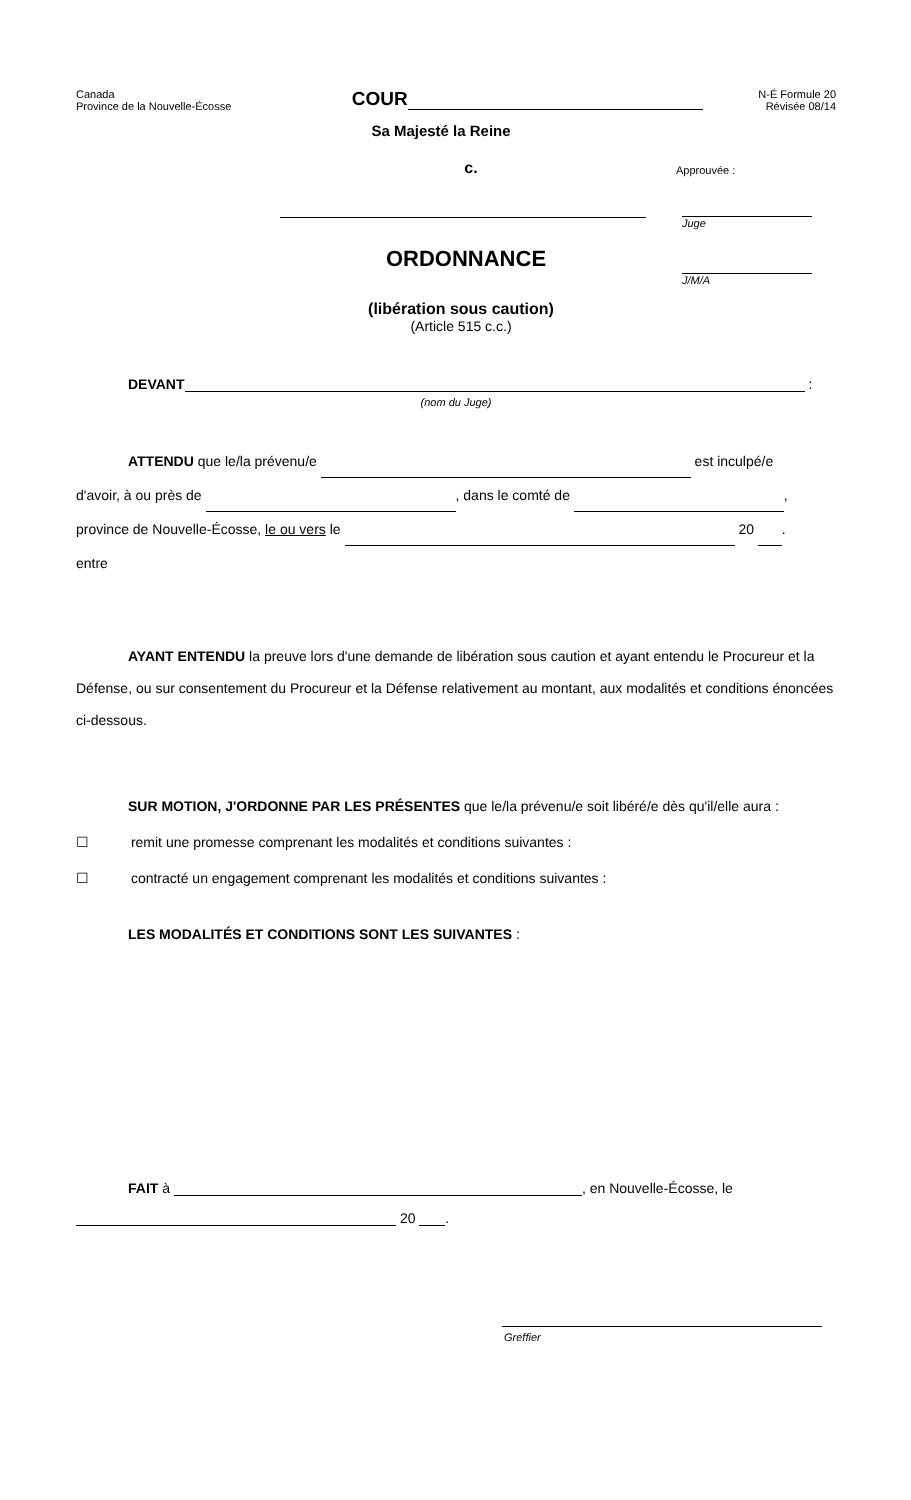Canada
Province de la Nouvelle-Écosse
COUR
N-É Formule 20
Révisée 08/14
Sa Majesté la Reine
c.
ORDONNANCE
(libération sous caution)
(Article 515 c.c.)
Approuvée :
Juge
J/M/A
DEVANT :
(nom du Juge)
ATTENDU que le/la prévenu/e est inculpé/e
d'avoir, à ou près de , dans le comté de ,
province de Nouvelle-Écosse, le ou vers le 20 .
entre
AYANT ENTENDU la preuve lors d'une demande de libération sous caution et ayant entendu le Procureur et la Défense, ou sur consentement du Procureur et la Défense relativement au montant, aux modalités et conditions énoncées ci-dessous.
SUR MOTION, J'ORDONNE PAR LES PRÉSENTES que le/la prévenu/e soit libéré/e dès qu'il/elle aura :
☐ remit une promesse comprenant les modalités et conditions suivantes :
☐ contracté un engagement comprenant les modalités et conditions suivantes :
LES MODALITÉS ET CONDITIONS SONT LES SUIVANTES :
FAIT à , en Nouvelle-Écosse, le
20 .
Greffier